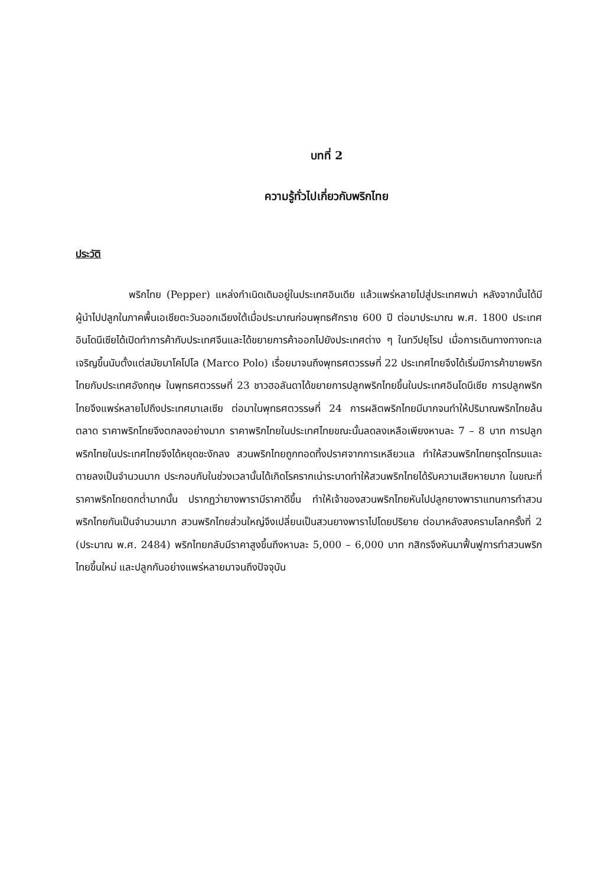บทที่ 2
ความรู้ทั่วไปเกี่ยวกับพริกไทย
ประวัติ
พริกไทย (Pepper) แหล่งกำเนิดเดิมอยู่ในประเทศอินเดีย แล้วแพร่หลายไปสู่ประเทศพม่า หลังจากนั้นได้มีผู้นำไปปลูกในภาคพื้นเอเชียตะวันออกเฉียงใต้เมื่อประมาณก่อนพุทธศักราช 600 ปี ต่อมาประมาณ พ.ศ. 1800 ประเทศอินโดนีเซียได้เปิดทำการค้ากับประเทศจีนและได้ขยายการค้าออกไปยังประเทศต่าง ๆ ในทวีปยุโรป เมื่อการเดินทางทางทะเลเจริญขึ้นนับตั้งแต่สมัยมาโคโปโล (Marco Polo) เรื่อยมาจนถึงพุทธศตวรรษที่ 22 ประเทศไทยจึงได้เริ่มมีการค้าขายพริกไทยกับประเทศอังกฤษ ในพุทธศตวรรษที่ 23 ชาวฮอลันดาได้ขยายการปลูกพริกไทยขึ้นในประเทศอินโดนีเซีย การปลูกพริกไทยจึงแพร่หลายไปถึงประเทศมาเลเซีย ต่อมาในพุทธศตวรรษที่ 24 การผลิตพริกไทยมีมากจนทำให้ปริมาณพริกไทยล้นตลาด ราคาพริกไทยจึงตกลงอย่างมาก ราคาพริกไทยในประเทศไทยขณะนั้นลดลงเหลือเพียงหาบละ 7 – 8 บาท การปลูกพริกไทยในประเทศไทยจึงได้หยุดชะงักลง สวนพริกไทยถูกทอดทิ้งปราศจากการเหลียวแล ทำให้สวนพริกไทยทรุดโทรมและตายลงเป็นจำนวนมาก ประกอบกับในช่วงเวลานั้นได้เกิดโรครากเน่าระบาดทำให้สวนพริกไทยได้รับความเสียหายมาก ในขณะที่ราคาพริกไทยตกต่ำมากนั้น ปรากฏว่ายางพารามีราคาดีขึ้น ทำให้เจ้าของสวนพริกไทยหันไปปลูกยางพาราแทนการทำสวนพริกไทยกันเป็นจำนวนมาก สวนพริกไทยส่วนใหญ่จึงเปลี่ยนเป็นสวนยางพาราไปโดยปริยาย ต่อมาหลังสงครามโลกครั้งที่ 2 (ประมาณ พ.ศ. 2484) พริกไทยกลับมีราคาสูงขึ้นถึงหาบละ 5,000 – 6,000 บาท กสิกรจึงหันมาฟื้นฟูการทำสวนพริกไทยขึ้นใหม่ และปลูกกันอย่างแพร่หลายมาจนถึงปัจจุบัน